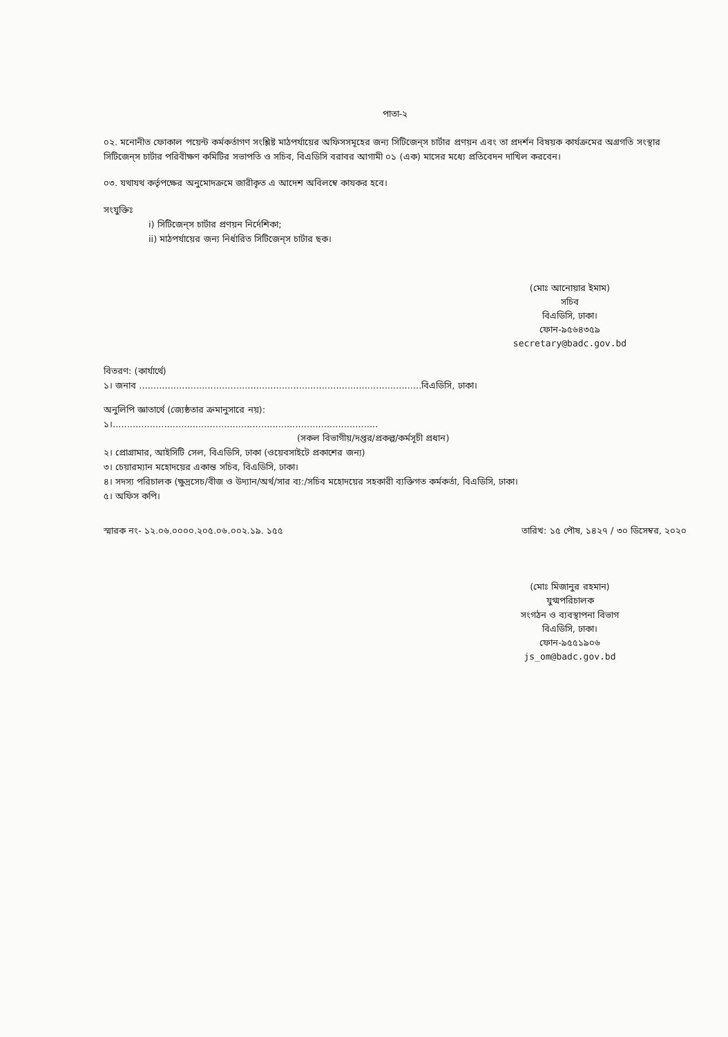পাতা-২
০২. মনোনীত ফোকাল পয়েন্ট কর্মকর্তাগণ সংশ্লিষ্ট মাঠপর্যায়ের অফিসসমূহের জন্য সিটিজেন্‌স চার্টার প্রণয়ন এবং তা প্রদর্শন বিষয়ক কার্যক্রমের অগ্রগতি সংস্থার সিটিজেন্‌স চার্টার পরিবীক্ষণ কমিটির সভাপতি ও সচিব, বিএডিসি বরাবর আগামী ০১ (এক) মাসের মধ্যে প্রতিবেদন দাখিল করবেন।
০৩. যথাযথ কর্তৃপক্ষের অনুমোদক্রমে জারীকৃত এ আদেশ অবিলম্বে কাযকর হবে।
সংযুক্তিঃ
i) সিটিজেন্‌স চার্টার প্রণয়ন নির্দেশিকা;
ii) মাঠপর্যায়ের জন্য নির্ধারিত সিটিজেন্‌স চার্টার ছক।
(মোঃ আনোয়ার ইমাম)
সচিব
বিএডিসি, ঢাকা।
ফোন-৯৫৬৪৩৫৯
secretary@badc.gov.bd
বিতরণ: (কার্যার্থে)
১। জনাব ...................................................................................................বিএডিসি, ঢাকা।
অনুলিপি জ্ঞাতার্থে (জ্যেষ্ঠতার ক্রমানুসারে নয়):
১।.............................................................................................
(সকল বিভাগীয়/দপ্তর/প্রকল্প/কর্মসূচী প্রধান)
২। প্রোগ্রামার, আইসিটি সেল, বিএডিসি, ঢাকা (ওয়েবসাইটে প্রকাশের জন্য)
৩। চেয়ারম্যান মহোদয়ের একান্ত সচিব, বিএডিসি, ঢাকা।
৪। সদস্য পরিচালক (ক্ষুদ্রসেচ/বীজ ও উদ্যান/অর্থ/সার ব্য:/সচিব মহোদয়ের সহকারী ব্যক্তিগত কর্মকর্তা, বিএডিসি, ঢাকা।
৫। অফিস কপি।
স্মারক নং- ১২.০৬.০০০০.২০৫.০৬.০০২.১৯. ১৫৫ তারিখ: ১৫ পৌষ, ১৪২৭ / ৩০ ডিসেম্বর, ২০২০
(মোঃ মিজানুর রহমান)
যুগ্মপরিচালক
সংগঠন ও ব্যবস্থাপনা বিভাগ
বিএডিসি, ঢাকা।
ফোন-৯৫৫১৯০৬
js_om@badc.gov.bd